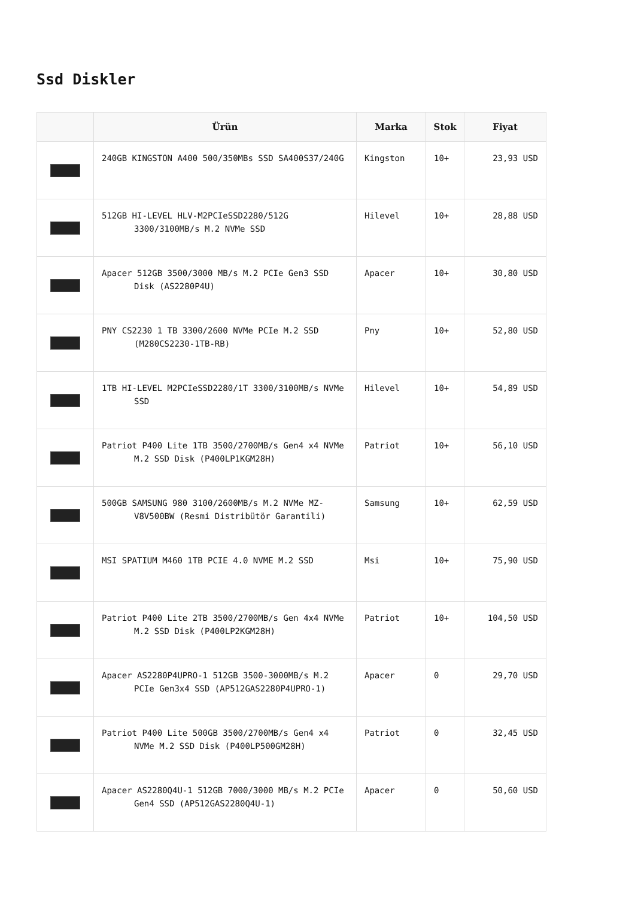Ssd Diskler
| | Ürün | Marka | Stok | Fiyat |
| --- | --- | --- | --- | --- |
| | 240GB KINGSTON A400 500/350MBs SSD SA400S37/240G | Kingston | 10+ | 23,93 USD |
| | 512GB HI-LEVEL HLV-M2PCIeSSD2280/512G 3300/3100MB/s M.2 NVMe SSD | Hilevel | 10+ | 28,88 USD |
| | Apacer 512GB 3500/3000 MB/s M.2 PCIe Gen3 SSD Disk (AS2280P4U) | Apacer | 10+ | 30,80 USD |
| | PNY CS2230 1 TB 3300/2600 NVMe PCIe M.2 SSD (M280CS2230-1TB-RB) | Pny | 10+ | 52,80 USD |
| | 1TB HI-LEVEL M2PCIeSSD2280/1T 3300/3100MB/s NVMe SSD | Hilevel | 10+ | 54,89 USD |
| | Patriot P400 Lite 1TB 3500/2700MB/s Gen4 x4 NVMe M.2 SSD Disk (P400LP1KGM28H) | Patriot | 10+ | 56,10 USD |
| | 500GB SAMSUNG 980 3100/2600MB/s M.2 NVMe MZ-V8V500BW (Resmi Distribütör Garantili) | Samsung | 10+ | 62,59 USD |
| | MSI SPATIUM M460 1TB PCIE 4.0 NVME M.2 SSD | Msi | 10+ | 75,90 USD |
| | Patriot P400 Lite 2TB 3500/2700MB/s Gen 4x4 NVMe M.2 SSD Disk (P400LP2KGM28H) | Patriot | 10+ | 104,50 USD |
| | Apacer AS2280P4UPRO-1 512GB 3500-3000MB/s M.2 PCIe Gen3x4 SSD (AP512GAS2280P4UPRO-1) | Apacer | 0 | 29,70 USD |
| | Patriot P400 Lite 500GB 3500/2700MB/s Gen4 x4 NVMe M.2 SSD Disk (P400LP500GM28H) | Patriot | 0 | 32,45 USD |
| | Apacer AS2280Q4U-1 512GB 7000/3000 MB/s M.2 PCIe Gen4 SSD (AP512GAS2280Q4U-1) | Apacer | 0 | 50,60 USD |